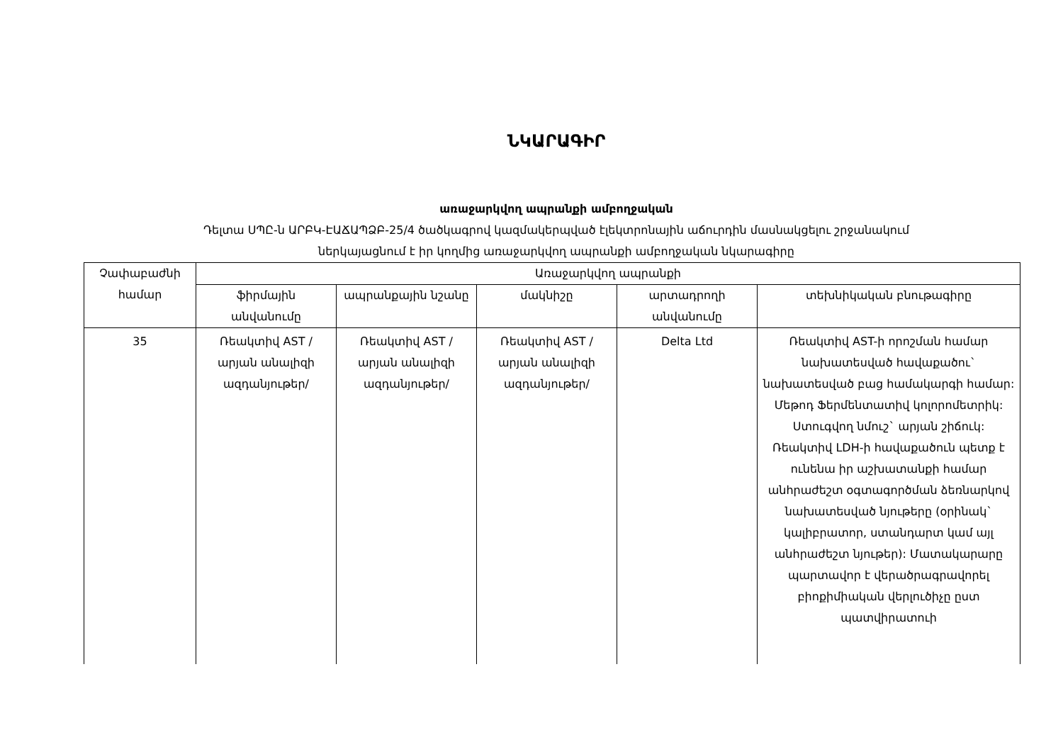ՆԿԱՐԱԳԻՐ
առաջարկվող ապրանքի ամբողջական
Դելտա ՍՊԸ-ն ԱՐԲԿ-ԷԱՃԱՊՁԲ-25/4 ծածկագրով կազմակերպված էլեկտրոնային աճուրդին մասնակցելու շրջանակում
ներկայացնում է իր կողմից առաջարկվող ապրանքի ամբողջական նկարագիրը
| Չափաբաժնի համար | Առաջարկվող ապրանքի | | | | |
| --- | --- | --- | --- | --- | --- |
| | ֆիրմային անվանումը | ապրանքային նշանը | մակնիշը | արտադրողի անվանումը | տեխնիկական բնութագիրը |
| 35 | Ռեակտիվ AST /արյան անալիզի ազդանյութեր/ | Ռեակտիվ AST /արյան անալիզի ազդանյութեր/ | Ռեակտիվ AST /արյան անալիզի ազդանյութեր/ | Delta Ltd | Ռեակտիվ AST-ի որոշման համար նախատեսված հավաքածու` նախատեսված բաց համակարգի համար: Մեթոդ Ֆերմենտատիվ կոլորոմետրիկ: Ստուգվող նմուշ` արյան շիճուկ: Ռեակտիվ LDH-ի հավաքածուն պետք է ունենա իր աշխատանքի համար անհրաժեշտ օգտագործման ձեռնարկով նախատեսված նյութերը (օրինակ` կալիբրատոր, ստանդարտ կամ այլ անհրաժեշտ նյութեր): Մատակարարը պարտավոր է վերածրագրավորել բիոքիմիական վերլուծիչը ըստ պատվիրատուի |